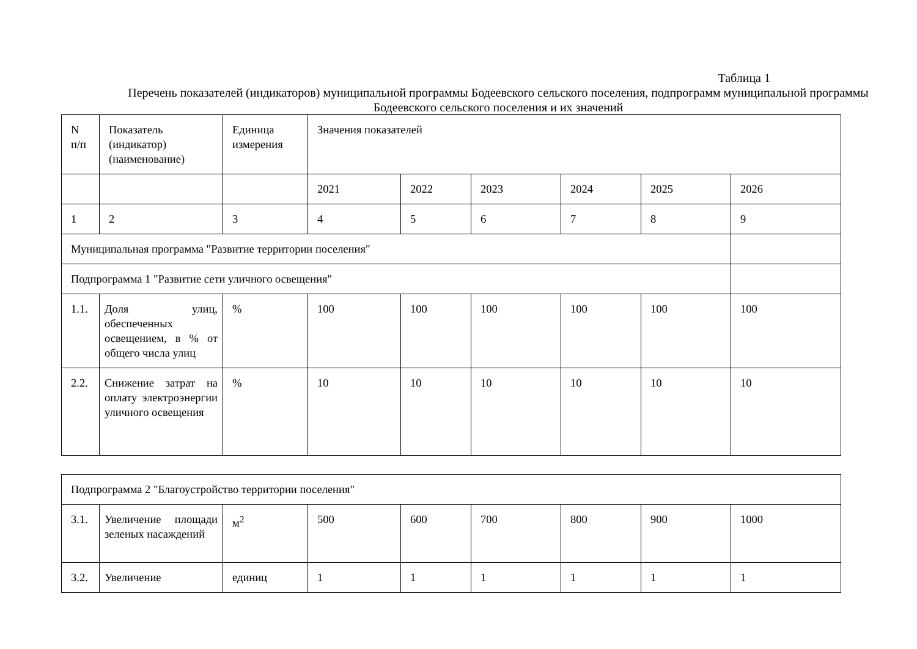Таблица 1
Перечень показателей (индикаторов) муниципальной программы Бодеевского сельского поселения, подпрограмм муниципальной программы Бодеевского сельского поселения и их значений
| N п/п | Показатель (индикатор) (наименование) | Единица измерения | Значения показателей | | | | | |
| | | | 2021 | 2022 | 2023 | 2024 | 2025 | 2026 |
| 1 | 2 | 3 | 4 | 5 | 6 | 7 | 8 | 9 |
| Муниципальная программа "Развитие территории поселения" | | | | | | | | |
| Подпрограмма 1 "Развитие сети уличного освещения" | | | | | | | | |
| 1.1. | Доля улиц, обеспеченных освещением, в % от общего числа улиц | % | 100 | 100 | 100 | 100 | 100 | 100 |
| 2.2. | Снижение затрат на оплату электроэнергии уличного освещения | % | 10 | 10 | 10 | 10 | 10 | 10 |
| Подпрограмма 2 "Благоустройство территории поселения" | | | | | | | | |
| 3.1. | Увеличение площади зеленых насаждений | м<sup>2</sup> | 500 | 600 | 700 | 800 | 900 | 1000 |
| 3.2. | Увеличение | единиц | 1 | 1 | 1 | 1 | 1 | 1 |